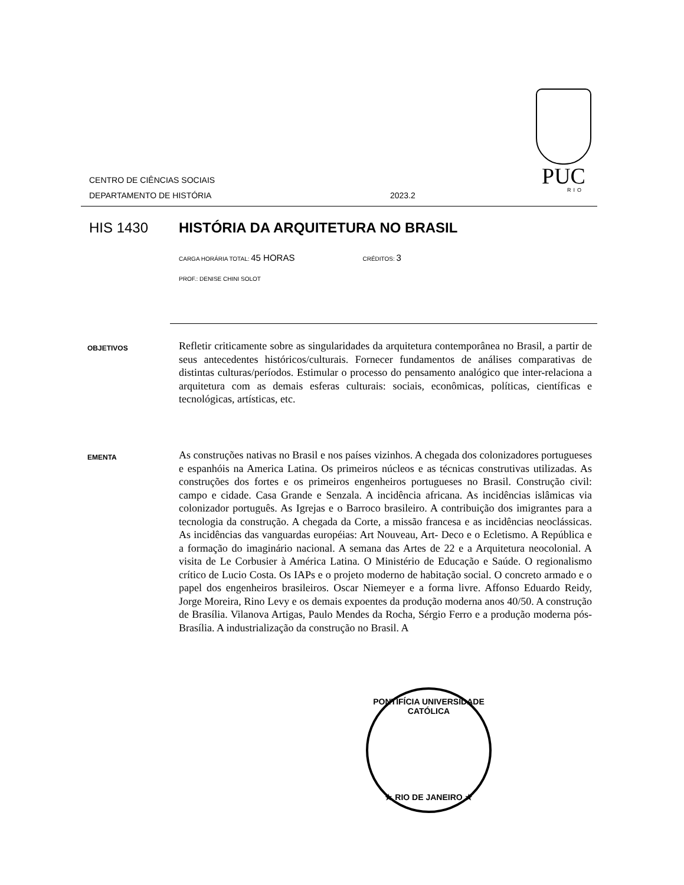PUC
RIO
CENTRO DE CIÊNCIAS SOCIAIS
DEPARTAMENTO DE HISTÓRIA
2023.2
HIS 1430 HISTÓRIA DA ARQUITETURA NO BRASIL
CARGA HORÁRIA TOTAL: 45 HORAS CRÉDITOS: 3
PROF.: DENISE CHINI SOLOT
OBJETIVOS
Refletir criticamente sobre as singularidades da arquitetura contemporânea no Brasil, a partir de seus antecedentes históricos/culturais. Fornecer fundamentos de análises comparativas de distintas culturas/períodos. Estimular o processo do pensamento analógico que inter-relaciona a arquitetura com as demais esferas culturais: sociais, econômicas, políticas, científicas e tecnológicas, artísticas, etc.
EMENTA
As construções nativas no Brasil e nos países vizinhos. A chegada dos colonizadores portugueses e espanhóis na America Latina. Os primeiros núcleos e as técnicas construtivas utilizadas. As construções dos fortes e os primeiros engenheiros portugueses no Brasil. Construção civil: campo e cidade. Casa Grande e Senzala. A incidência africana. As incidências islâmicas via colonizador português. As Igrejas e o Barroco brasileiro. A contribuição dos imigrantes para a tecnologia da construção. A chegada da Corte, a missão francesa e as incidências neoclássicas. As incidências das vanguardas européias: Art Nouveau, Art- Deco e o Ecletismo. A República e a formação do imaginário nacional. A semana das Artes de 22 e a Arquitetura neocolonial. A visita de Le Corbusier à América Latina. O Ministério de Educação e Saúde. O regionalismo crítico de Lucio Costa. Os IAPs e o projeto moderno de habitação social. O concreto armado e o papel dos engenheiros brasileiros. Oscar Niemeyer e a forma livre. Affonso Eduardo Reidy, Jorge Moreira, Rino Levy e os demais expoentes da produção moderna anos 40/50. A construção de Brasília. Vilanova Artigas, Paulo Mendes da Rocha, Sérgio Ferro e a produção moderna pós-Brasília. A industrialização da construção no Brasil. A
PONTIFÍCIA UNIVERSIDADE CATÓLICA
★ RIO DE JANEIRO ★